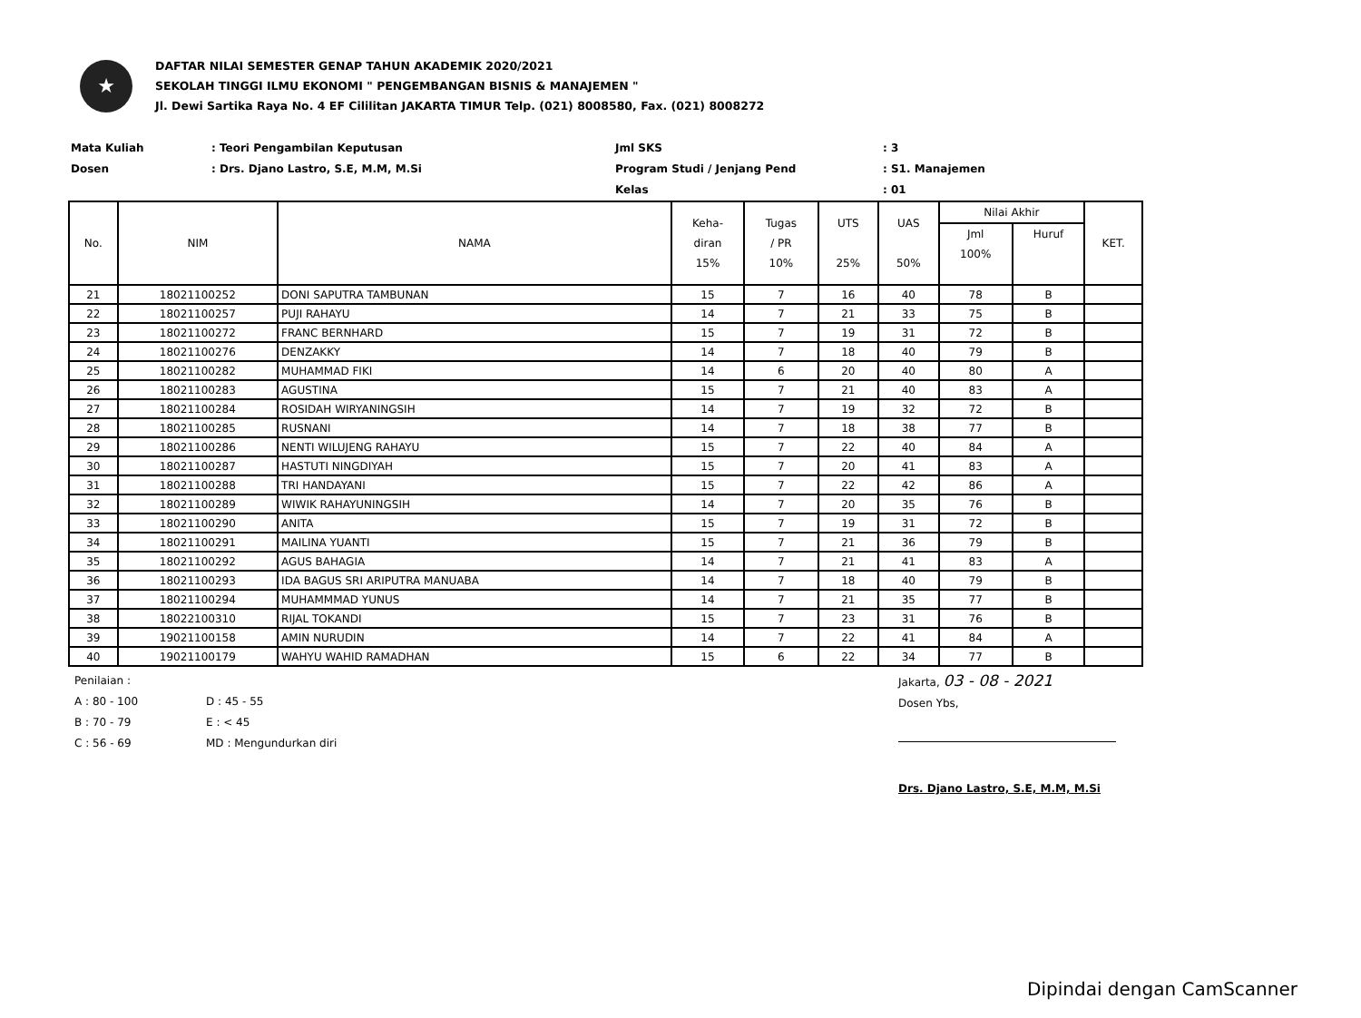★
DAFTAR NILAI SEMESTER GENAP TAHUN AKADEMIK 2020/2021
SEKOLAH TINGGI ILMU EKONOMI " PENGEMBANGAN BISNIS & MANAJEMEN "
Jl. Dewi Sartika Raya No. 4 EF Cililitan JAKARTA TIMUR Telp. (021) 8008580, Fax. (021) 8008272
Mata Kuliah
: Teori Pengambilan Keputusan
Jml SKS
: 3
Dosen
: Drs. Djano Lastro, S.E, M.M, M.Si
Program Studi / Jenjang Pend
: S1. Manajemen
Kelas
: 01
| No. | NIM | NAMA | Keha- diran 15% | Tugas / PR 10% | UTS 25% | UAS 50% | Nilai Akhir | | KET. |
| --- | --- | --- | --- | --- | --- | --- | --- | --- | --- |
| | | | | | | | Jml 100% | Huruf | |
| 21 | 18021100252 | DONI SAPUTRA TAMBUNAN | 15 | 7 | 16 | 40 | 78 | B | |
| 22 | 18021100257 | PUJI RAHAYU | 14 | 7 | 21 | 33 | 75 | B | |
| 23 | 18021100272 | FRANC BERNHARD | 15 | 7 | 19 | 31 | 72 | B | |
| 24 | 18021100276 | DENZAKKY | 14 | 7 | 18 | 40 | 79 | B | |
| 25 | 18021100282 | MUHAMMAD FIKI | 14 | 6 | 20 | 40 | 80 | A | |
| 26 | 18021100283 | AGUSTINA | 15 | 7 | 21 | 40 | 83 | A | |
| 27 | 18021100284 | ROSIDAH WIRYANINGSIH | 14 | 7 | 19 | 32 | 72 | B | |
| 28 | 18021100285 | RUSNANI | 14 | 7 | 18 | 38 | 77 | B | |
| 29 | 18021100286 | NENTI WILUJENG RAHAYU | 15 | 7 | 22 | 40 | 84 | A | |
| 30 | 18021100287 | HASTUTI NINGDIYAH | 15 | 7 | 20 | 41 | 83 | A | |
| 31 | 18021100288 | TRI HANDAYANI | 15 | 7 | 22 | 42 | 86 | A | |
| 32 | 18021100289 | WIWIK RAHAYUNINGSIH | 14 | 7 | 20 | 35 | 76 | B | |
| 33 | 18021100290 | ANITA | 15 | 7 | 19 | 31 | 72 | B | |
| 34 | 18021100291 | MAILINA YUANTI | 15 | 7 | 21 | 36 | 79 | B | |
| 35 | 18021100292 | AGUS BAHAGIA | 14 | 7 | 21 | 41 | 83 | A | |
| 36 | 18021100293 | IDA BAGUS SRI ARIPUTRA MANUABA | 14 | 7 | 18 | 40 | 79 | B | |
| 37 | 18021100294 | MUHAMMMAD YUNUS | 14 | 7 | 21 | 35 | 77 | B | |
| 38 | 18022100310 | RIJAL TOKANDI | 15 | 7 | 23 | 31 | 76 | B | |
| 39 | 19021100158 | AMIN NURUDIN | 14 | 7 | 22 | 41 | 84 | A | |
| 40 | 19021100179 | WAHYU WAHID RAMADHAN | 15 | 6 | 22 | 34 | 77 | B | |
Penilaian :
A : 80 - 100
B : 70 - 79
C : 56 - 69
D : 45 - 55
E : < 45
MD : Mengundurkan diri
Jakarta, 03 - 08 - 2021
Dosen Ybs,
Drs. Djano Lastro, S.E, M.M, M.Si
Dipindai dengan CamScanner